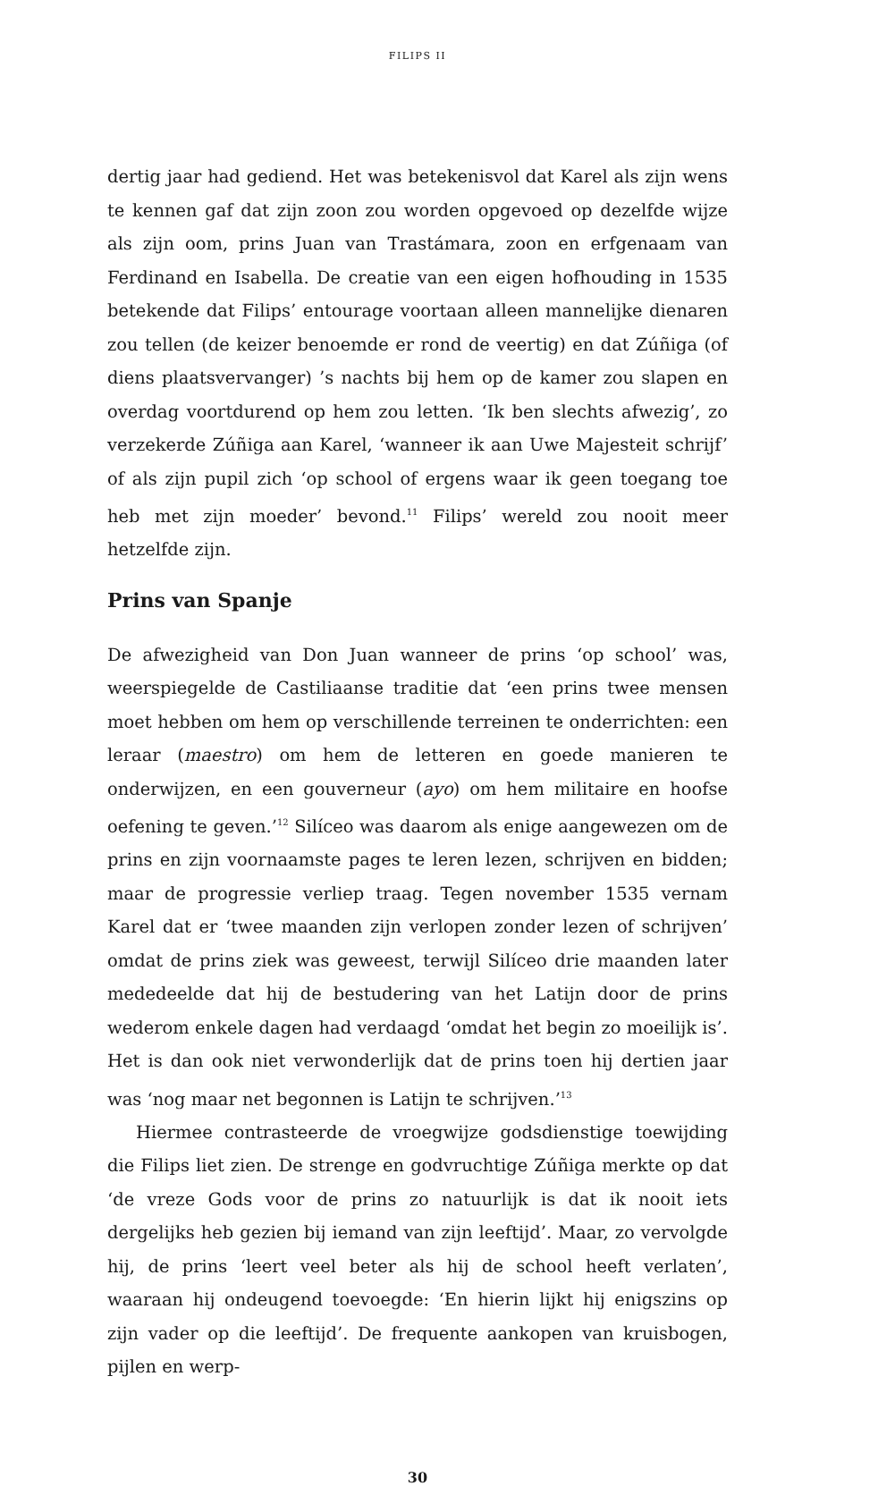FILIPS II
dertig jaar had gediend. Het was betekenisvol dat Karel als zijn wens te kennen gaf dat zijn zoon zou worden opgevoed op dezelfde wijze als zijn oom, prins Juan van Trastámara, zoon en erfgenaam van Ferdinand en Isabella. De creatie van een eigen hofhouding in 1535 betekende dat Filips’ entourage voortaan alleen mannelijke dienaren zou tellen (de keizer benoemde er rond de veertig) en dat Zúñiga (of diens plaatsvervanger) ’s nachts bij hem op de kamer zou slapen en overdag voortdurend op hem zou letten. ‘Ik ben slechts afwezig’, zo verzekerde Zúñiga aan Karel, ‘wanneer ik aan Uwe Majesteit schrijf’ of als zijn pupil zich ‘op school of ergens waar ik geen toegang toe heb met zijn moeder’ bevond.<sup>11</sup> Filips’ wereld zou nooit meer hetzelfde zijn.
Prins van Spanje
De afwezigheid van Don Juan wanneer de prins ‘op school’ was, weerspiegelde de Castiliaanse traditie dat ‘een prins twee mensen moet hebben om hem op verschillende terreinen te onderrichten: een leraar (maestro) om hem de letteren en goede manieren te onderwijzen, en een gouverneur (ayo) om hem militaire en hoofse oefening te geven.’<sup>12</sup> Silíceo was daarom als enige aangewezen om de prins en zijn voornaamste pages te leren lezen, schrijven en bidden; maar de progressie verliep traag. Tegen november 1535 vernam Karel dat er ‘twee maanden zijn verlopen zonder lezen of schrijven’ omdat de prins ziek was geweest, terwijl Silíceo drie maanden later mededeelde dat hij de bestudering van het Latijn door de prins wederom enkele dagen had verdaagd ‘omdat het begin zo moeilijk is’. Het is dan ook niet verwonderlijk dat de prins toen hij dertien jaar was ‘nog maar net begonnen is Latijn te schrijven.’<sup>13</sup>
Hiermee contrasteerde de vroegwijze godsdienstige toewijding die Filips liet zien. De strenge en godvruchtige Zúñiga merkte op dat ‘de vreze Gods voor de prins zo natuurlijk is dat ik nooit iets dergelijks heb gezien bij iemand van zijn leeftijd’. Maar, zo vervolgde hij, de prins ‘leert veel beter als hij de school heeft verlaten’, waaraan hij ondeugend toevoegde: ‘En hierin lijkt hij enigszins op zijn vader op die leeftijd’. De frequente aankopen van kruisbogen, pijlen en werp-
30